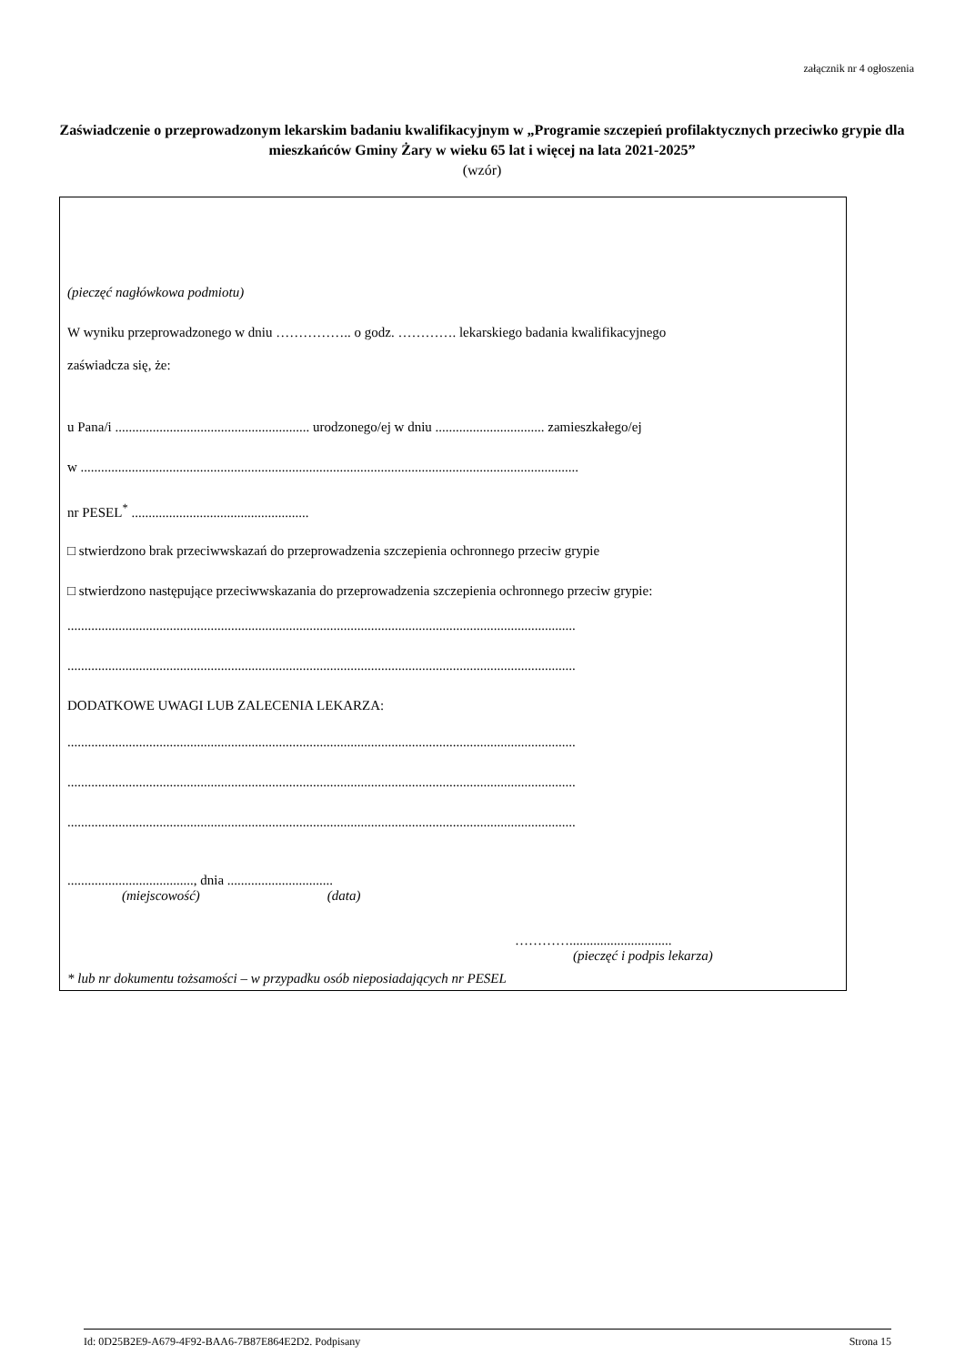załącznik nr 4 ogłoszenia
Zaświadczenie o przeprowadzonym lekarskim badaniu kwalifikacyjnym w „Programie szczepień profilaktycznych przeciwko grypie dla mieszkańców Gminy Żary w wieku 65 lat i więcej na lata 2021-2025”
(wzór)
(pieczęć nagłówkowa podmiotu)
W wyniku przeprowadzonego w dniu …………….. o godz. …………. lekarskiego badania kwalifikacyjnego
zaświadcza się, że:
u Pana/i ......................................................... urodzonego/ej w dniu ................................ zamieszkałego/ej
w ..................................................................................................................................................
nr PESEL<sup>*</sup> ....................................................
□ stwierdzono brak przeciwwskazań do przeprowadzenia szczepienia ochronnego przeciw grypie
□ stwierdzono następujące przeciwwskazania do przeprowadzenia szczepienia ochronnego przeciw grypie:
.....................................................................................................................................................
.....................................................................................................................................................
DODATKOWE UWAGI LUB ZALECENIA LEKARZA:
.....................................................................................................................................................
.....................................................................................................................................................
.....................................................................................................................................................
....................................., dnia ...............................
(miejscowość) (data)
…………..............................
(pieczęć i podpis lekarza)
* lub nr dokumentu tożsamości – w przypadku osób nieposiadających nr PESEL
Id: 0D25B2E9-A679-4F92-BAA6-7B87E864E2D2. Podpisany Strona 15